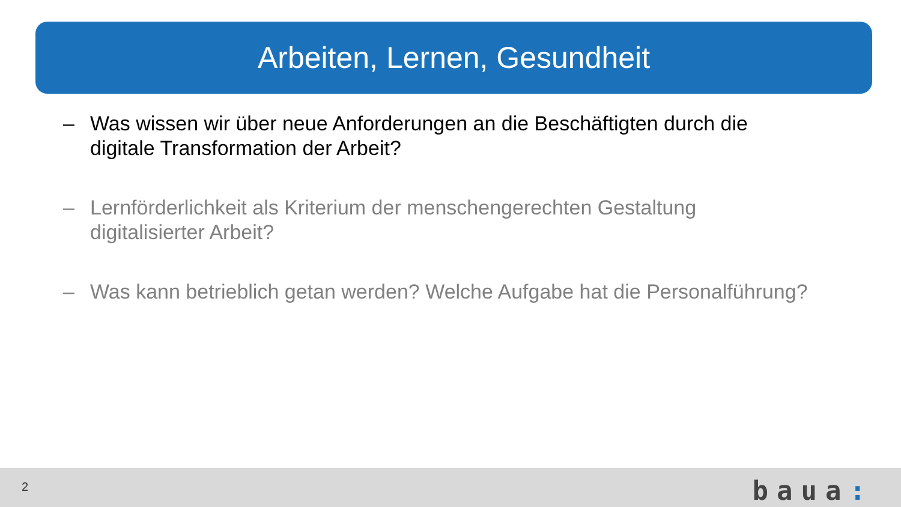Arbeiten, Lernen, Gesundheit
– Was wissen wir über neue Anforderungen an die Beschäftigten durch die digitale Transformation der Arbeit?
– Lernförderlichkeit als Kriterium der menschengerechten Gestaltung digitalisierter Arbeit?
– Was kann betrieblich getan werden? Welche Aufgabe hat die Personalführung?
2 baua: